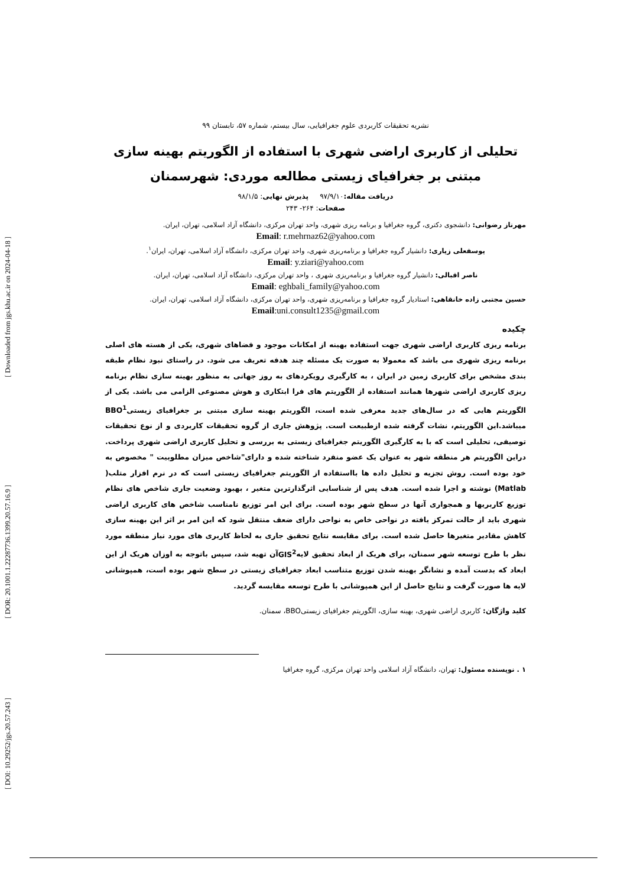[ Downloaded from jgs.khu.ac.ir on 2024-04-18 ]
[ DOR: 20.1001.1.22287736.1399.20.57.16.9 ]
[ DOI: 10.29252/jgs.20.57.243 ]
نشریه تحقیقات کاربردی علوم جغرافیایی، سال بیستم، شماره ۵۷، تابستان ۹۹
تحلیلی از کاربری اراضی شهری با استفاده از الگوریتم بهینه سازی
مبتنی بر جغرافیای زیستی مطالعه موردی: شهرسمنان
دریافت مقاله: ۹۷/۹/۱۰ پذیرش نهایی: ۹۸/۱/۵
صفحات: ۲۶۴- ۲۴۳
مهرناز رضوانی: دانشجوی دکتری، گروه جغرافیا و برنامه ریزی شهری، واحد تهران مرکزی، دانشگاه آزاد اسلامی، تهران، ایران.
Email: r.mehrnaz62@yahoo.com
یوسفعلی زیاری: دانشیار گروه جغرافیا و برنامه‌ریزی شهری، واحد تهران مرکزی، دانشگاه آزاد اسلامی، تهران، ایران<sup>۱</sup>.
Email: y.ziari@yahoo.com
ناصر اقبالی: دانشیار گروه جغرافیا و برنامه‌ریزی شهری ، واحد تهران مرکزی، دانشگاه آزاد اسلامی، تهران، ایران.
Email: eghbali_family@yahoo.com
حسین مجتبی زاده خانقاهی: استادیار گروه جغرافیا و برنامه‌ریزی شهری، واحد تهران مرکزی، دانشگاه آزاد اسلامی، تهران، ایران.
Email:uni.consult1235@gmail.com
چکیده
برنامه ریزی کاربری اراضی شهری جهت استفاده بهینه از امکانات موجود و فضاهای شهری، یکی از هسته های اصلی برنامه ریزی شهری می باشد که معمولا به صورت یک مسئله چند هدفه تعریف می شود. در راستای نبود نظام طبقه بندی مشخص برای کاربری زمین در ایران ، به کارگیری رویکردهای به روز جهانی به منظور بهینه سازی نظام برنامه ریزی کاربری اراضی شهرها همانند استفاده از الگوریتم های فرا ابتکاری و هوش مصنوعی الزامی می باشد. یکی از الگوریتم هایی که در سال‌های جدید معرفی شده است، الگوریتم بهینه سازی مبتنی بر جغرافیای زیستیBBO<sup>1</sup> میباشد.این الگوریتم، نشات گرفته شده ازطبیعت است. پژوهش جاری از گروه تحقیقات کاربردی و از نوع تحقیقات توصیفی، تحلیلی است که با به کارگیری الگوریتم جغرافیای زیستی به بررسی و تحلیل کاربری اراضی شهری پرداخت. دراین الگوریتم هر منطقه شهر به عنوان یک عضو منفرد شناخته شده و دارای"شاخص میزان مطلوبیت " مخصوص به خود بوده است. روش تجزیه و تحلیل داده ها بااستفاده از الگوریتم جغرافیای زیستی است که در نرم افزار متلب( Matlab) نوشته و اجرا شده است. هدف پس از شناسایی اثرگذارترین متغیر ، بهبود وضعیت جاری شاخص های نظام توزیع کاربریها و همجواری آنها در سطح شهر بوده است. برای این امر توزیع نامناسب شاخص های کاربری اراضی شهری باید از حالت تمرکز یافته در نواحی خاص به نواحی دارای ضعف منتقل شود که این امر بر اثر این بهینه سازی کاهش مقادیر متغیرها حاصل شده است. برای مقایسه نتایج تحقیق جاری به لحاظ کاربری های مورد نیاز منطقه مورد نظر با طرح توسعه شهر سمنان، برای هریک از ابعاد تحقیق لایهGIS<sup>2</sup>آن تهیه شد، سپس باتوجه به اوزان هریک از این ابعاد که بدست آمده و نشانگر بهینه شدن توزیع متناسب ابعاد جغرافیای زیستی در سطح شهر بوده است، همپوشانی لایه ها صورت گرفت و نتایج حاصل از این همپوشانی با طرح توسعه مقایسه گردید.
کلید واژگان: کاربری اراضی شهری، بهینه سازی، الگوریتم جغرافیای زیستیBBO، سمنان.
۱ . نویسنده مسئول: تهران، دانشگاه آزاد اسلامی واحد تهران مرکزی، گروه جغرافیا